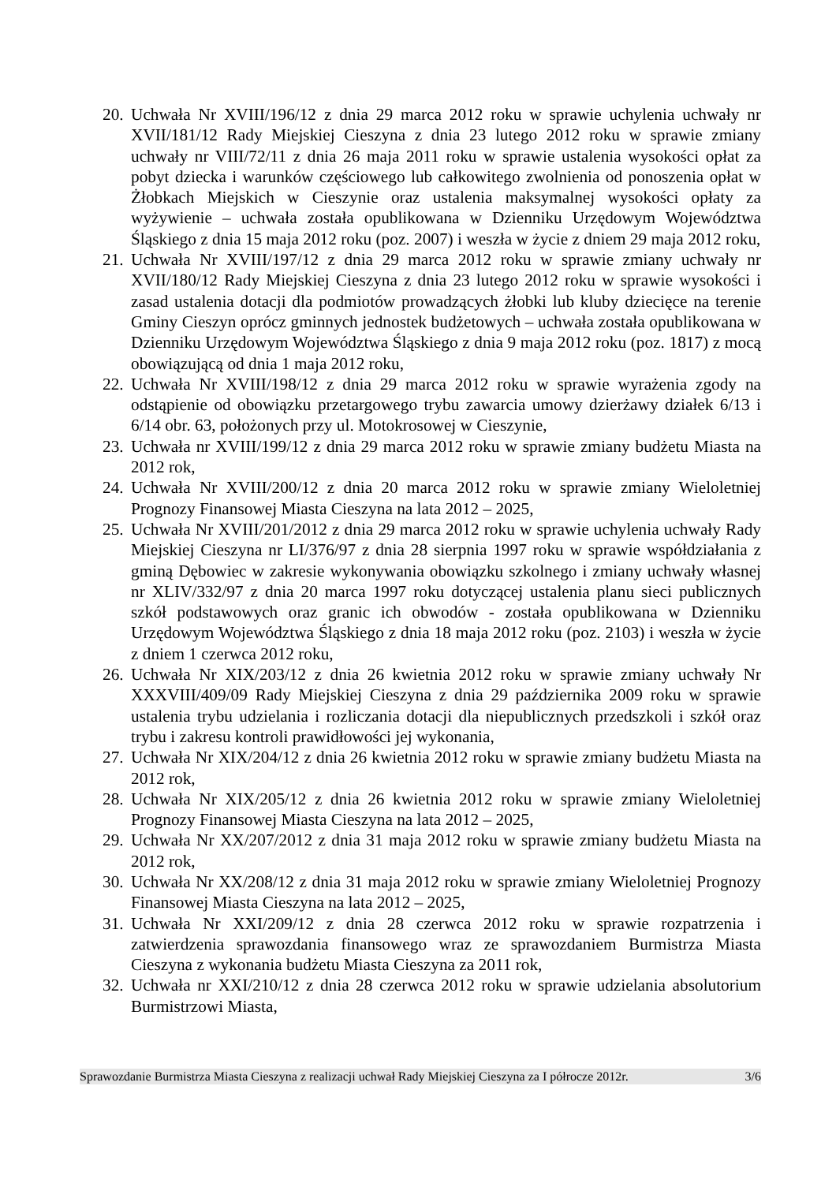20. Uchwała Nr XVIII/196/12 z dnia 29 marca 2012 roku w sprawie uchylenia uchwały nr XVII/181/12 Rady Miejskiej Cieszyna z dnia 23 lutego 2012 roku w sprawie zmiany uchwały nr VIII/72/11 z dnia 26 maja 2011 roku w sprawie ustalenia wysokości opłat za pobyt dziecka i warunków częściowego lub całkowitego zwolnienia od ponoszenia opłat w Żłobkach Miejskich w Cieszynie oraz ustalenia maksymalnej wysokości opłaty za wyżywienie – uchwała została opublikowana w Dzienniku Urzędowym Województwa Śląskiego z dnia 15 maja 2012 roku (poz. 2007) i weszła w życie z dniem 29 maja 2012 roku,
21. Uchwała Nr XVIII/197/12 z dnia 29 marca 2012 roku w sprawie zmiany uchwały nr XVII/180/12 Rady Miejskiej Cieszyna z dnia 23 lutego 2012 roku w sprawie wysokości i zasad ustalenia dotacji dla podmiotów prowadzących żłobki lub kluby dziecięce na terenie Gminy Cieszyn oprócz gminnych jednostek budżetowych – uchwała została opublikowana w Dzienniku Urzędowym Województwa Śląskiego z dnia 9 maja 2012 roku (poz. 1817) z mocą obowiązującą od dnia 1 maja 2012 roku,
22. Uchwała Nr XVIII/198/12 z dnia 29 marca 2012 roku w sprawie wyrażenia zgody na odstąpienie od obowiązku przetargowego trybu zawarcia umowy dzierżawy działek 6/13 i 6/14 obr. 63, położonych przy ul. Motokrosowej w Cieszynie,
23. Uchwała nr XVIII/199/12 z dnia 29 marca 2012 roku w sprawie zmiany budżetu Miasta na 2012 rok,
24. Uchwała Nr XVIII/200/12 z dnia 20 marca 2012 roku w sprawie zmiany Wieloletniej Prognozy Finansowej Miasta Cieszyna na lata 2012 – 2025,
25. Uchwała Nr XVIII/201/2012 z dnia 29 marca 2012 roku w sprawie uchylenia uchwały Rady Miejskiej Cieszyna nr LI/376/97 z dnia 28 sierpnia 1997 roku w sprawie współdziałania z gminą Dębowiec w zakresie wykonywania obowiązku szkolnego i zmiany uchwały własnej nr XLIV/332/97 z dnia 20 marca 1997 roku dotyczącej ustalenia planu sieci publicznych szkół podstawowych oraz granic ich obwodów - została opublikowana w Dzienniku Urzędowym Województwa Śląskiego z dnia 18 maja 2012 roku (poz. 2103) i weszła w życie z dniem 1 czerwca 2012 roku,
26. Uchwała Nr XIX/203/12 z dnia 26 kwietnia 2012 roku w sprawie zmiany uchwały Nr XXXVIII/409/09 Rady Miejskiej Cieszyna z dnia 29 października 2009 roku w sprawie ustalenia trybu udzielania i rozliczania dotacji dla niepublicznych przedszkoli i szkół oraz trybu i zakresu kontroli prawidłowości jej wykonania,
27. Uchwała Nr XIX/204/12 z dnia 26 kwietnia 2012 roku w sprawie zmiany budżetu Miasta na 2012 rok,
28. Uchwała Nr XIX/205/12 z dnia 26 kwietnia 2012 roku w sprawie zmiany Wieloletniej Prognozy Finansowej Miasta Cieszyna na lata 2012 – 2025,
29. Uchwała Nr XX/207/2012 z dnia 31 maja 2012 roku w sprawie zmiany budżetu Miasta na 2012 rok,
30. Uchwała Nr XX/208/12 z dnia 31 maja 2012 roku w sprawie zmiany Wieloletniej Prognozy Finansowej Miasta Cieszyna na lata 2012 – 2025,
31. Uchwała Nr XXI/209/12 z dnia 28 czerwca 2012 roku w sprawie rozpatrzenia i zatwierdzenia sprawozdania finansowego wraz ze sprawozdaniem Burmistrza Miasta Cieszyna z wykonania budżetu Miasta Cieszyna za 2011 rok,
32. Uchwała nr XXI/210/12 z dnia 28 czerwca 2012 roku w sprawie udzielania absolutorium Burmistrzowi Miasta,
Sprawozdanie Burmistrza Miasta Cieszyna z realizacji uchwał Rady Miejskiej Cieszyna za I półrocze 2012r. 3/6